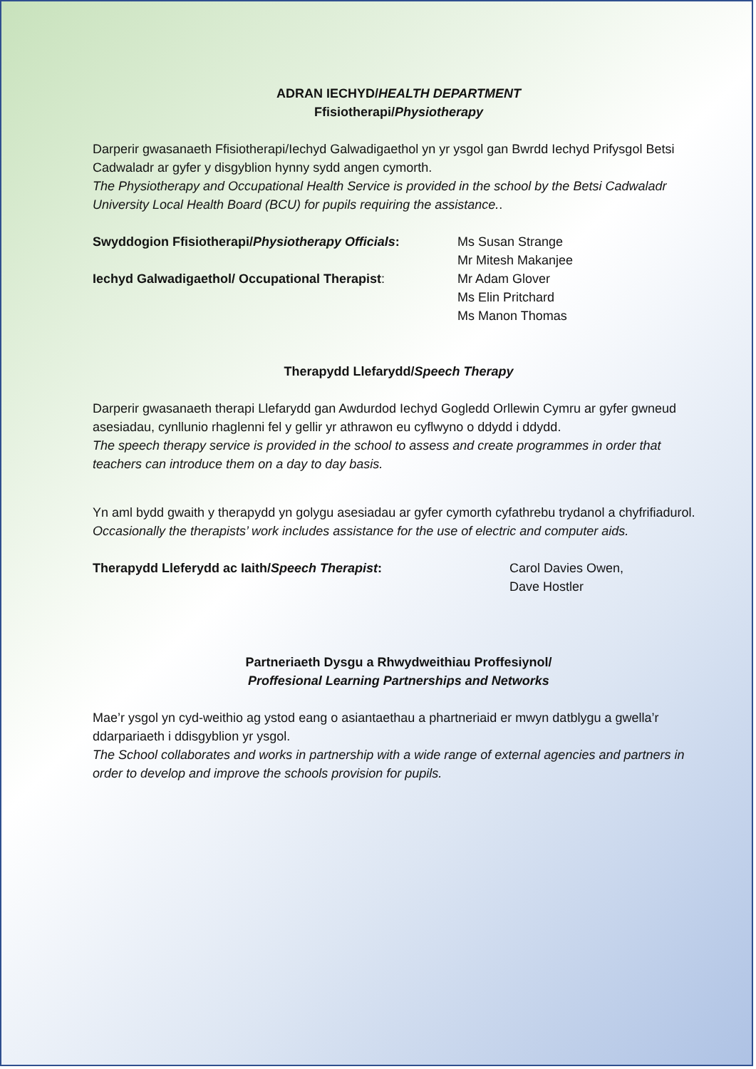ADRAN IECHYD/HEALTH DEPARTMENT
Ffisiotherapi/Physiotherapy
Darperir gwasanaeth Ffisiotherapi/Iechyd Galwadigaethol yn yr ysgol gan Bwrdd Iechyd Prifysgol Betsi Cadwaladr ar gyfer y disgyblion hynny sydd angen cymorth.
The Physiotherapy and Occupational Health Service is provided in the school by the Betsi Cadwaladr University Local Health Board (BCU) for pupils requiring the assistance..
Swyddogion Ffisiotherapi/Physiotherapy Officials:
Ms Susan Strange
Mr Mitesh Makanjee
Iechyd Galwadigaethol/ Occupational Therapist: Mr Adam Glover
Ms Elin Pritchard
Ms Manon Thomas
Therapydd Llefarydd/Speech Therapy
Darperir gwasanaeth therapi Llefarydd gan Awdurdod Iechyd Gogledd Orllewin Cymru ar gyfer gwneud asesiadau, cynllunio rhaglenni fel y gellir yr athrawon eu cyflwyno o ddydd i ddydd.
The speech therapy service is provided in the school to assess and create programmes in order that teachers can introduce them on a day to day basis.
Yn aml bydd gwaith y therapydd yn golygu asesiadau ar gyfer cymorth cyfathrebu trydanol a chyfrifiadurol.
Occasionally the therapists’ work includes assistance for the use of electric and computer aids.
Therapydd Lleferydd ac Iaith/Speech Therapist: Carol Davies Owen,
Dave Hostler
Partneriaeth Dysgu a Rhwydweithiau Proffesiynol/
Proffesional Learning Partnerships and Networks
Mae’r ysgol yn cyd-weithio ag ystod eang o asiantaethau a phartneriaid er mwyn datblygu a gwella’r ddarpariaeth i ddisgyblion yr ysgol.
The School collaborates and works in partnership with a wide range of external agencies and partners in order to develop and improve the schools provision for pupils.